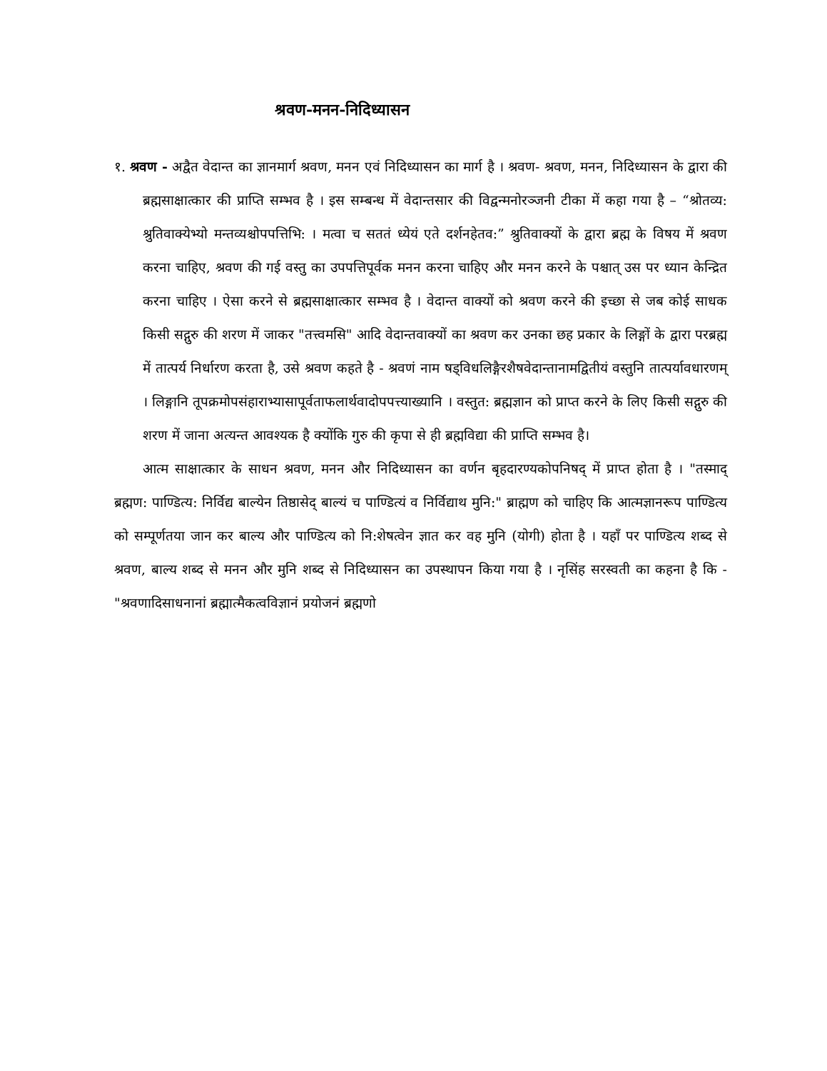श्रवण-मनन-निदिध्यासन
१. श्रवण - अद्वैत वेदान्त का ज्ञानमार्ग श्रवण, मनन एवं निदिध्यासन का मार्ग है । श्रवण- श्रवण, मनन, निदिध्यासन के द्वारा की ब्रह्मसाक्षात्कार की प्राप्ति सम्भव है । इस सम्बन्ध में वेदान्तसार की विद्वन्मनोरञ्जनी टीका में कहा गया है – “श्रोतव्य: श्रुतिवाक्येभ्यो मन्तव्यश्चोपपत्तिभि: । मत्वा च सततं ध्येयं एते दर्शनहेतव:” श्रुतिवाक्यों के द्वारा ब्रह्म के विषय में श्रवण करना चाहिए, श्रवण की गई वस्तु का उपपत्तिपूर्वक मनन करना चाहिए और मनन करने के पश्चात् उस पर ध्यान केन्द्रित करना चाहिए । ऐसा करने से ब्रह्मसाक्षात्कार सम्भव है । वेदान्त वाक्यों को श्रवण करने की इच्छा से जब कोई साधक किसी सद्गुरु की शरण में जाकर "तत्त्वमसि" आदि वेदान्तवाक्यों का श्रवण कर उनका छह प्रकार के लिङ्गों के द्वारा परब्रह्म में तात्पर्य निर्धारण करता है, उसे श्रवण कहते है - श्रवणं नाम षड्विधलिङ्गैरशैषवेदान्तानामद्वितीयं वस्तुनि तात्पर्यावधारणम् । लिङ्गानि तूपक्रमोपसंहाराभ्यासापूर्वताफलार्थवादोपपत्त्याख्यानि । वस्तुत: ब्रह्मज्ञान को प्राप्त करने के लिए किसी सद्गुरु की शरण में जाना अत्यन्त आवश्यक है क्योंकि गुरु की कृपा से ही ब्रह्मविद्या की प्राप्ति सम्भव है।
आत्म साक्षात्कार के साधन श्रवण, मनन और निदिध्यासन का वर्णन बृहदारण्यकोपनिषद् में प्राप्त होता है । "तस्माद् ब्रह्मण: पाण्डित्य: निर्विद्य बाल्येन तिष्ठासेद् बाल्यं च पाण्डित्यं व निर्विद्याथ मुनि:" ब्राह्मण को चाहिए कि आत्मज्ञानरूप पाण्डित्य को सम्पूर्णतया जान कर बाल्य और पाण्डित्य को नि:शेषत्वेन ज्ञात कर वह मुनि (योगी) होता है । यहाँ पर पाण्डित्य शब्द से श्रवण, बाल्य शब्द से मनन और मुनि शब्द से निदिध्यासन का उपस्थापन किया गया है । नृसिंह सरस्वती का कहना है कि - "श्रवणादिसाधनानां ब्रह्मात्मैकत्वविज्ञानं प्रयोजनं ब्रह्मणो